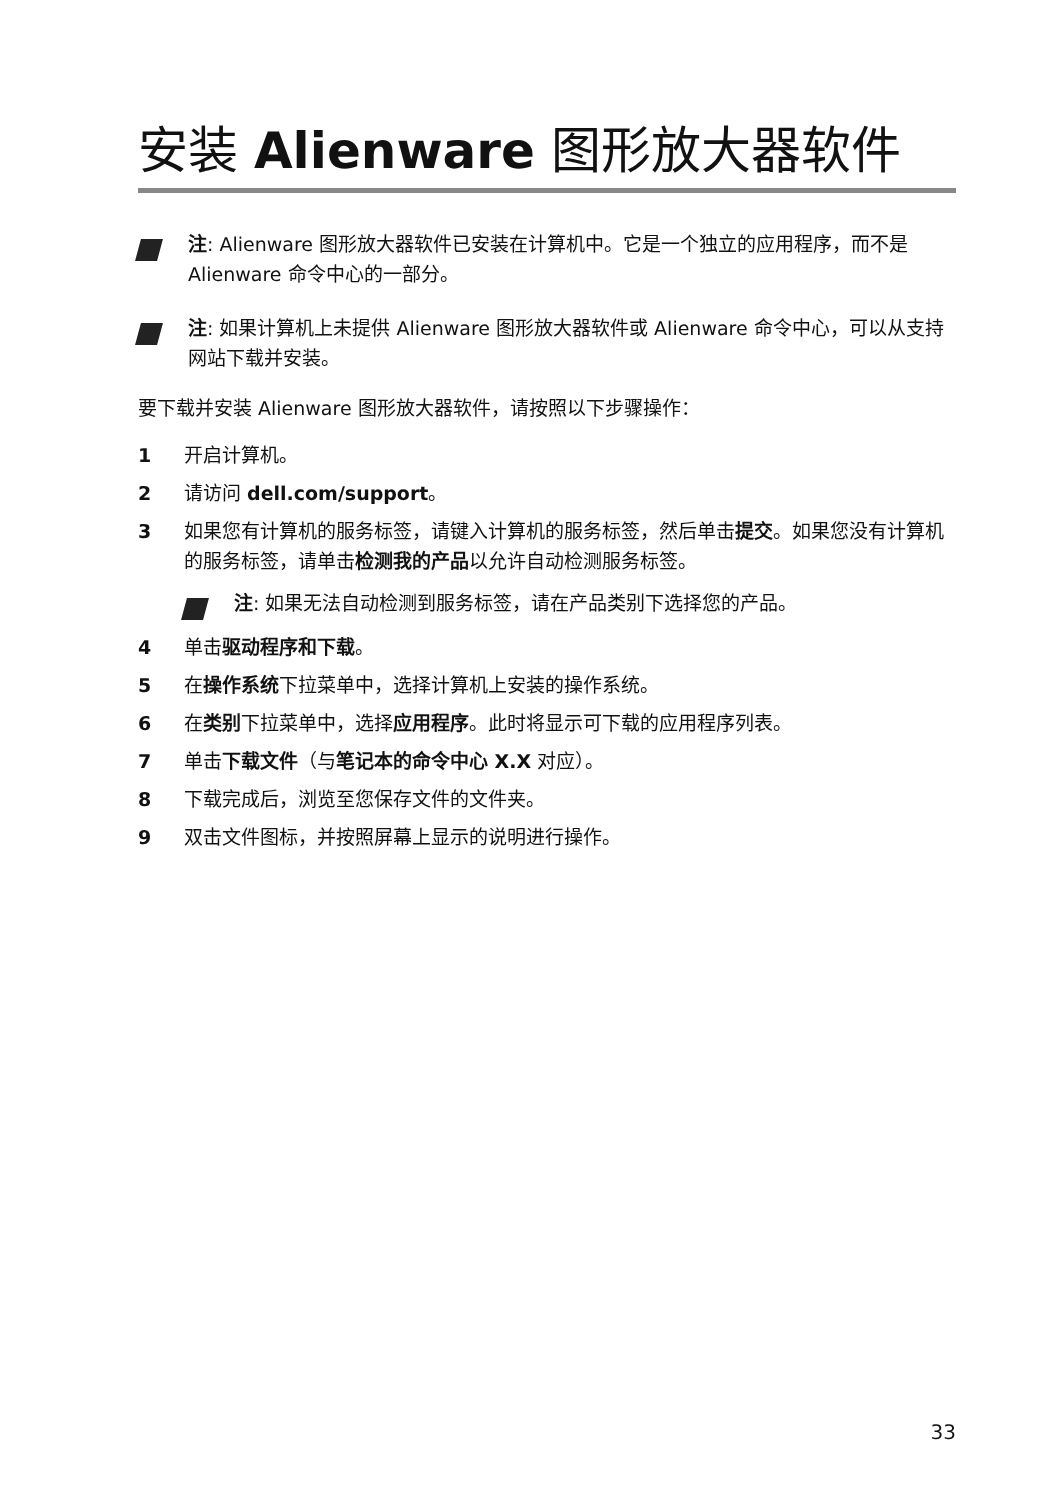安装 Alienware 图形放大器软件
注: Alienware 图形放大器软件已安装在计算机中。它是一个独立的应用程序，而不是 Alienware 命令中心的一部分。
注: 如果计算机上未提供 Alienware 图形放大器软件或 Alienware 命令中心，可以从支持网站下载并安装。
要下载并安装 Alienware 图形放大器软件，请按照以下步骤操作：
1 开启计算机。
2 请访问 dell.com/support。
3 如果您有计算机的服务标签，请键入计算机的服务标签，然后单击提交。如果您没有计算机的服务标签，请单击检测我的产品以允许自动检测服务标签。
注: 如果无法自动检测到服务标签，请在产品类别下选择您的产品。
4 单击驱动程序和下载。
5 在操作系统下拉菜单中，选择计算机上安装的操作系统。
6 在类别下拉菜单中，选择应用程序。此时将显示可下载的应用程序列表。
7 单击下载文件（与笔记本的命令中心 X.X 对应）。
8 下载完成后，浏览至您保存文件的文件夹。
9 双击文件图标，并按照屏幕上显示的说明进行操作。
33